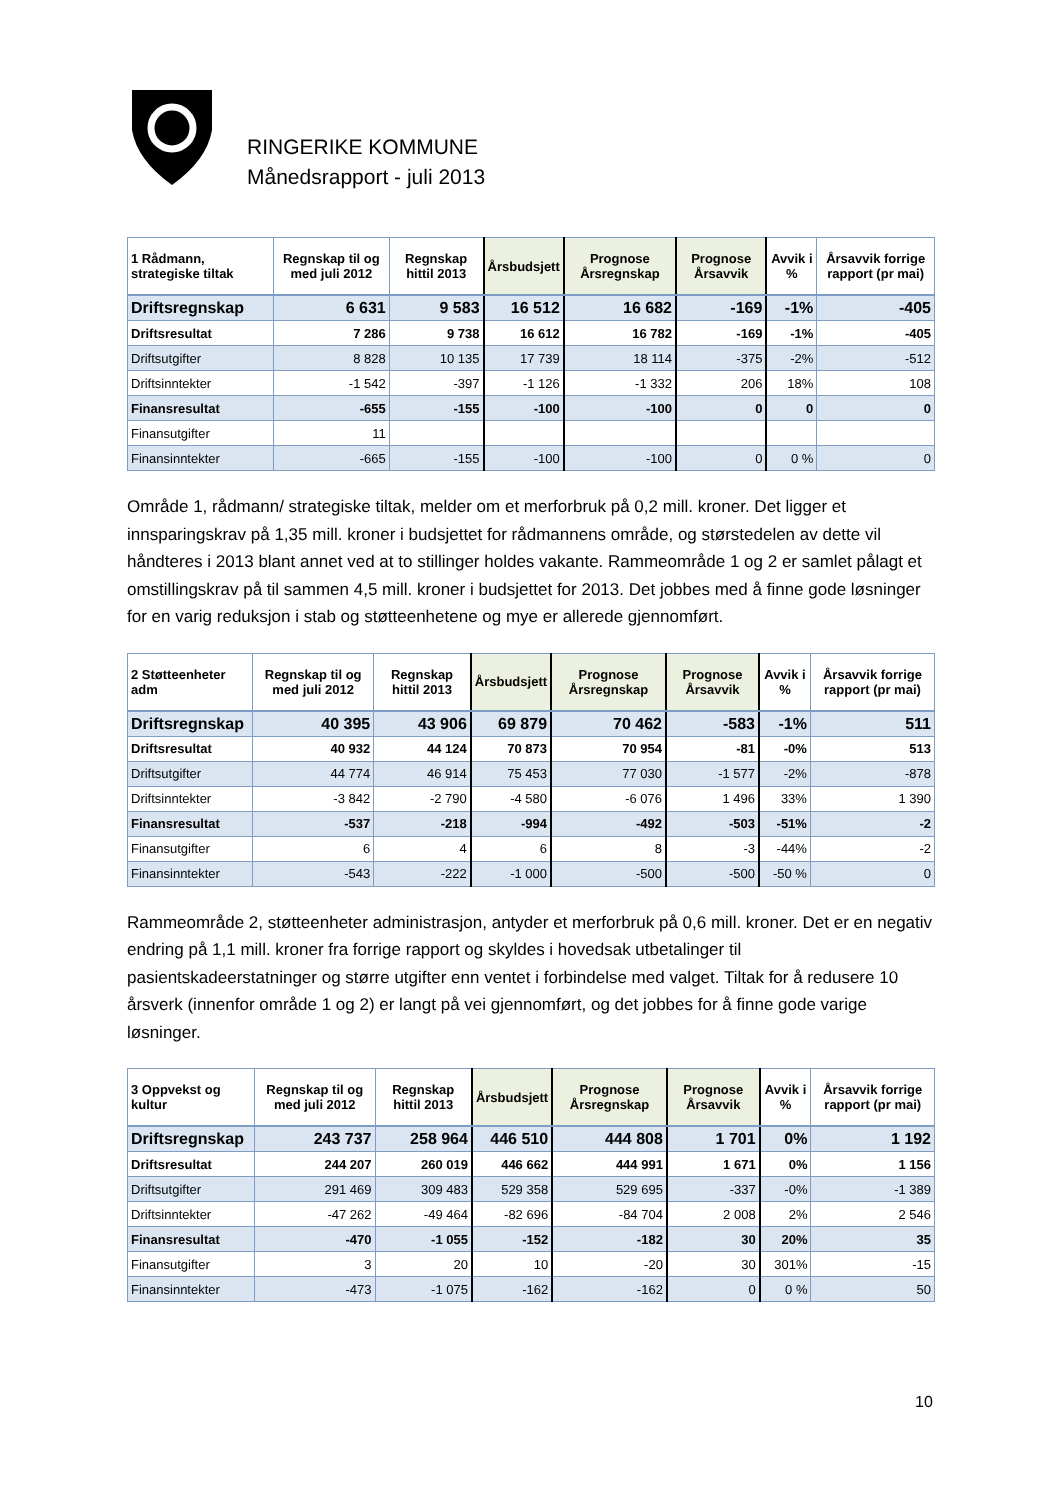RINGERIKE KOMMUNE
Månedsrapport - juli 2013
| 1 Rådmann, strategiske tiltak | Regnskap til og med juli 2012 | Regnskap hittil 2013 | Årsbudsjett | Prognose Årsregnskap | Prognose Årsavvik | Avvik i % | Årsavvik forrige rapport (pr mai) |
| --- | --- | --- | --- | --- | --- | --- | --- |
| Driftsregnskap | 6 631 | 9 583 | 16 512 | 16 682 | -169 | -1% | -405 |
| Driftsresultat | 7 286 | 9 738 | 16 612 | 16 782 | -169 | -1% | -405 |
| Driftsutgifter | 8 828 | 10 135 | 17 739 | 18 114 | -375 | -2% | -512 |
| Driftsinntekter | -1 542 | -397 | -1 126 | -1 332 | 206 | 18% | 108 |
| Finansresultat | -655 | -155 | -100 | -100 | 0 | 0 | 0 |
| Finansutgifter | 11 | | | | | | |
| Finansinntekter | -665 | -155 | -100 | -100 | 0 | 0 % | 0 |
Område 1, rådmann/ strategiske tiltak, melder om et merforbruk på 0,2 mill. kroner. Det ligger et innsparingskrav på 1,35 mill. kroner i budsjettet for rådmannens område, og størstedelen av dette vil håndteres i 2013 blant annet ved at to stillinger holdes vakante. Rammeområde 1 og 2 er samlet pålagt et omstillingskrav på til sammen 4,5 mill. kroner i budsjettet for 2013. Det jobbes med å finne gode løsninger for en varig reduksjon i stab og støtteenhetene og mye er allerede gjennomført.
| 2 Støtteenheter adm | Regnskap til og med juli 2012 | Regnskap hittil 2013 | Årsbudsjett | Prognose Årsregnskap | Prognose Årsavvik | Avvik i % | Årsavvik forrige rapport (pr mai) |
| --- | --- | --- | --- | --- | --- | --- | --- |
| Driftsregnskap | 40 395 | 43 906 | 69 879 | 70 462 | -583 | -1% | 511 |
| Driftsresultat | 40 932 | 44 124 | 70 873 | 70 954 | -81 | -0% | 513 |
| Driftsutgifter | 44 774 | 46 914 | 75 453 | 77 030 | -1 577 | -2% | -878 |
| Driftsinntekter | -3 842 | -2 790 | -4 580 | -6 076 | 1 496 | 33% | 1 390 |
| Finansresultat | -537 | -218 | -994 | -492 | -503 | -51% | -2 |
| Finansutgifter | 6 | 4 | 6 | 8 | -3 | -44% | -2 |
| Finansinntekter | -543 | -222 | -1 000 | -500 | -500 | -50 % | 0 |
Rammeområde 2, støtteenheter administrasjon, antyder et merforbruk på 0,6 mill. kroner. Det er en negativ endring på 1,1 mill. kroner fra forrige rapport og skyldes i hovedsak utbetalinger til pasientskadeerstatninger og større utgifter enn ventet i forbindelse med valget. Tiltak for å redusere 10 årsverk (innenfor område 1 og 2) er langt på vei gjennomført, og det jobbes for å finne gode varige løsninger.
| 3 Oppvekst og kultur | Regnskap til og med juli 2012 | Regnskap hittil 2013 | Årsbudsjett | Prognose Årsregnskap | Prognose Årsavvik | Avvik i % | Årsavvik forrige rapport (pr mai) |
| --- | --- | --- | --- | --- | --- | --- | --- |
| Driftsregnskap | 243 737 | 258 964 | 446 510 | 444 808 | 1 701 | 0% | 1 192 |
| Driftsresultat | 244 207 | 260 019 | 446 662 | 444 991 | 1 671 | 0% | 1 156 |
| Driftsutgifter | 291 469 | 309 483 | 529 358 | 529 695 | -337 | -0% | -1 389 |
| Driftsinntekter | -47 262 | -49 464 | -82 696 | -84 704 | 2 008 | 2% | 2 546 |
| Finansresultat | -470 | -1 055 | -152 | -182 | 30 | 20% | 35 |
| Finansutgifter | 3 | 20 | 10 | -20 | 30 | 301% | -15 |
| Finansinntekter | -473 | -1 075 | -162 | -162 | 0 | 0 % | 50 |
10